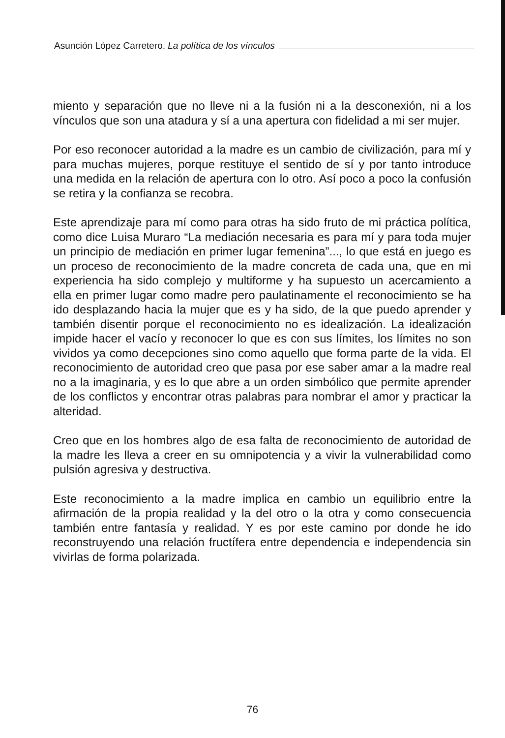Asunción López Carretero. La política de los vínculos
miento y separación que no lleve ni a la fusión ni a la desconexión, ni a los vínculos que son una atadura y sí a una apertura con fidelidad a mi ser mujer.
Por eso reconocer autoridad a la madre es un cambio de civilización, para mí y para muchas mujeres, porque restituye el sentido de sí y por tanto introduce una medida en la relación de apertura con lo otro. Así poco a poco la confusión se retira y la confianza se recobra.
Este aprendizaje para mí como para otras ha sido fruto de mi práctica política, como dice Luisa Muraro “La mediación necesaria es para mí y para toda mujer un principio de mediación en primer lugar femenina”..., lo que está en juego es un proceso de reconocimiento de la madre concreta de cada una, que en mi experiencia ha sido complejo y multiforme y ha supuesto un acercamiento a ella en primer lugar como madre pero paulatinamente el reconocimiento se ha ido desplazando hacia la mujer que es y ha sido, de la que puedo aprender y también disentir porque el reconocimiento no es idealización. La idealización impide hacer el vacío y reconocer lo que es con sus límites, los límites no son vividos ya como decepciones sino como aquello que forma parte de la vida. El reconocimiento de autoridad creo que pasa por ese saber amar a la madre real no a la imaginaria, y es lo que abre a un orden simbólico que permite aprender de los conflictos y encontrar otras palabras para nombrar el amor y practicar la alteridad.
Creo que en los hombres algo de esa falta de reconocimiento de autoridad de la madre les lleva a creer en su omnipotencia y a vivir la vulnerabilidad como pulsión agresiva y destructiva.
Este reconocimiento a la madre implica en cambio un equilibrio entre la afirmación de la propia realidad y la del otro o la otra y como consecuencia también entre fantasía y realidad. Y es por este camino por donde he ido reconstruyendo una relación fructífera entre dependencia e independencia sin vivirlas de forma polarizada.
76